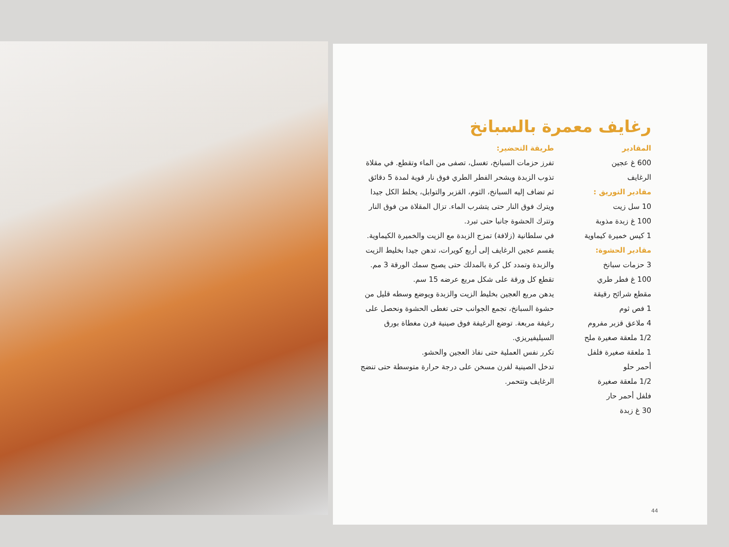رغايف معمرة بالسبانخ
المقادير
600 غ عجين
الرغايف
مقادير التوريق :
10 سل زيت
100 غ زبدة مذوبة
1 كيس خميرة كيماوية
مقادير الحشوة:
3 حزمات سبانخ
100 غ فطر طري
مقطع شرائح رقيقة
1 فص ثوم
4 ملاعق قزبر مفروم
1/2 ملعقة صغيرة ملح
1 ملعقة صغيرة فلفل
أحمر حلو
1/2 ملعقة صغيرة
فلفل أحمر حار
30 غ زبدة
طريقة التحضير:
تفرز حزمات السبانخ، تغسل، تصفى من الماء وتقطع. في مقلاة تذوب الزبدة ويشحر الفطر الطري فوق نار قوية لمدة 5 دقائق ثم تضاف إليه السبانخ، الثوم، القزبر والتوابل، يخلط الكل جيدا ويترك فوق النار حتى يتشرب الماء. تزال المقلاة من فوق النار وتترك الحشوة جانبا حتى تبرد.
في سلطانية (زلافة) تمزج الزبدة مع الزيت والخميرة الكيماوية.
يقسم عجين الرغايف إلى أربع كويرات، تدهن جيدا بخليط الزيت والزبدة وتمدد كل كرة بالمدلك حتى يصبح سمك الورقة 3 مم. تقطع كل ورقة على شكل مربع عرضه 15 سم.
يدهن مربع العجين بخليط الزيت والزبدة ويوضع وسطه قليل من حشوة السبانخ، تجمع الجوانب حتى تغطى الحشوة ونحصل على رغيفة مربعة. توضع الرغيفة فوق صينية فرن مغطاة بورق السيليفيريزي.
تكرر نفس العملية حتى نفاذ العجين والحشو.
تدخل الصينية لفرن مسخن على درجة حرارة متوسطة حتى تنضج الرغايف وتتحمر.
44